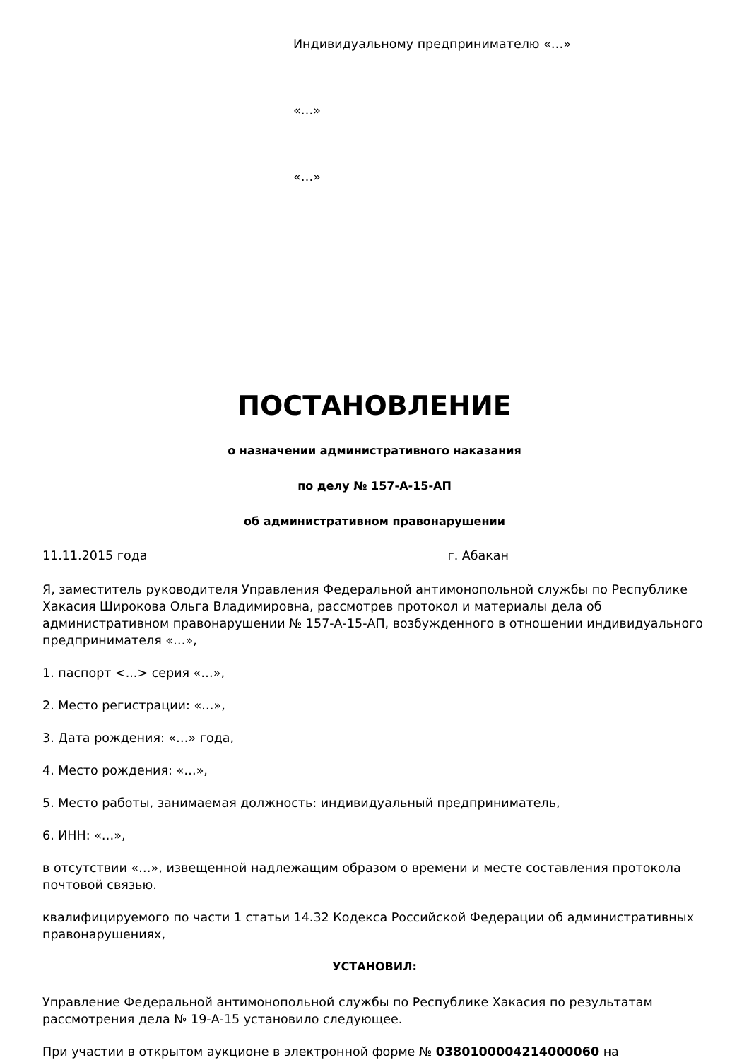Индивидуальному предпринимателю «…»
«…»
«…»
ПОСТАНОВЛЕНИЕ
о назначении административного наказания
по делу № 157-А-15-АП
об административном правонарушении
11.11.2015 года г. Абакан
Я, заместитель руководителя Управления Федеральной антимонопольной службы по Республике Хакасия Широкова Ольга Владимировна, рассмотрев протокол и материалы дела об административном правонарушении № 157-А-15-АП, возбужденного в отношении индивидуального предпринимателя «…»,
1. паспорт <...> серия «…»,
2. Место регистрации: «…»,
3. Дата рождения: «…» года,
4. Место рождения: «…»,
5. Место работы, занимаемая должность: индивидуальный предприниматель,
6. ИНН: «…»,
в отсутствии «…», извещенной надлежащим образом о времени и месте составления протокола почтовой связью.
квалифицируемого по части 1 статьи 14.32 Кодекса Российской Федерации об административных правонарушениях,
УСТАНОВИЛ:
Управление Федеральной антимонопольной службы по Республике Хакасия по результатам рассмотрения дела № 19-А-15 установило следующее.
При участии в открытом аукционе в электронной форме № 0380100004214000060 на